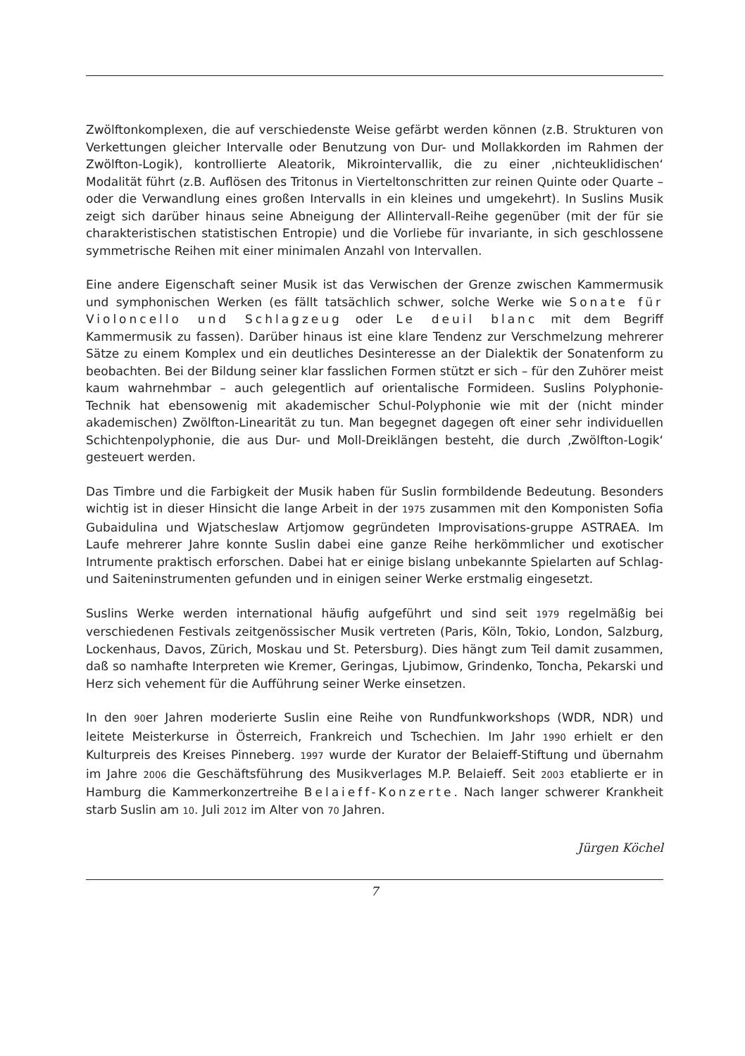Zwölftonkomplexen, die auf verschiedenste Weise gefärbt werden können (z.B. Strukturen von Verkettungen gleicher Intervalle oder Benutzung von Dur- und Mollakkorden im Rahmen der Zwölfton-Logik), kontrollierte Aleatorik, Mikrointervallik, die zu einer ‚nichteuklidischen‘ Modalität führt (z.B. Auflösen des Tritonus in Vierteltonschritten zur reinen Quinte oder Quarte – oder die Verwandlung eines großen Intervalls in ein kleines und umgekehrt). In Suslins Musik zeigt sich darüber hinaus seine Abneigung der Allintervall-Reihe gegenüber (mit der für sie charakteristischen statistischen Entropie) und die Vorliebe für invariante, in sich geschlossene symmetrische Reihen mit einer minimalen Anzahl von Intervallen.
Eine andere Eigenschaft seiner Musik ist das Verwischen der Grenze zwischen Kammermusik und symphonischen Werken (es fällt tatsächlich schwer, solche Werke wie Sonate für Violoncello und Schlagzeug oder Le deuil blanc mit dem Begriff Kammermusik zu fassen). Darüber hinaus ist eine klare Tendenz zur Verschmelzung mehrerer Sätze zu einem Komplex und ein deutliches Desinteresse an der Dialektik der Sonatenform zu beobachten. Bei der Bildung seiner klar fasslichen Formen stützt er sich – für den Zuhörer meist kaum wahrnehmbar – auch gelegentlich auf orientalische Formideen. Suslins Polyphonie-Technik hat ebensowenig mit akademischer Schul-Polyphonie wie mit der (nicht minder akademischen) Zwölfton-Linearität zu tun. Man begegnet dagegen oft einer sehr individuellen Schichtenpolyphonie, die aus Dur- und Moll-Dreiklängen besteht, die durch ‚Zwölfton-Logik‘ gesteuert werden.
Das Timbre und die Farbigkeit der Musik haben für Suslin formbildende Bedeutung. Besonders wichtig ist in dieser Hinsicht die lange Arbeit in der 1975 zusammen mit den Komponisten Sofia Gubaidulina und Wjatscheslaw Artjomow gegründeten Improvisations-gruppe ASTRAEA. Im Laufe mehrerer Jahre konnte Suslin dabei eine ganze Reihe herkömmlicher und exotischer Intrumente praktisch erforschen. Dabei hat er einige bislang unbekannte Spielarten auf Schlag- und Saiteninstrumenten gefunden und in einigen seiner Werke erstmalig eingesetzt.
Suslins Werke werden international häufig aufgeführt und sind seit 1979 regelmäßig bei verschiedenen Festivals zeitgenössischer Musik vertreten (Paris, Köln, Tokio, London, Salzburg, Lockenhaus, Davos, Zürich, Moskau und St. Petersburg). Dies hängt zum Teil damit zusammen, daß so namhafte Interpreten wie Kremer, Geringas, Ljubimow, Grindenko, Toncha, Pekarski und Herz sich vehement für die Aufführung seiner Werke einsetzen.
In den 90er Jahren moderierte Suslin eine Reihe von Rundfunkworkshops (WDR, NDR) und leitete Meisterkurse in Österreich, Frankreich und Tschechien. Im Jahr 1990 erhielt er den Kulturpreis des Kreises Pinneberg. 1997 wurde der Kurator der Belaieff-Stiftung und übernahm im Jahre 2006 die Geschäftsführung des Musikverlages M.P. Belaieff. Seit 2003 etablierte er in Hamburg die Kammerkonzertreihe Belaieff-Konzerte. Nach langer schwerer Krankheit starb Suslin am 10. Juli 2012 im Alter von 70 Jahren.
Jürgen Köchel
7